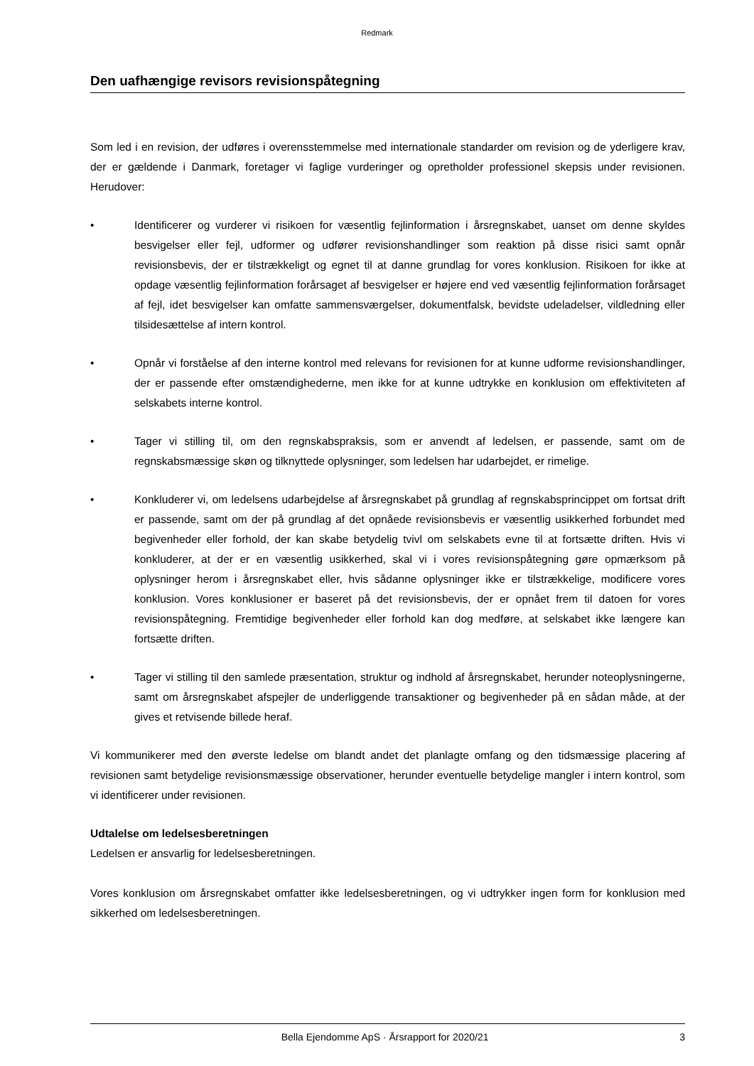Redmark
Den uafhængige revisors revisionspåtegning
Som led i en revision, der udføres i overensstemmelse med internationale standarder om revision og de yderligere krav, der er gældende i Danmark, foretager vi faglige vurderinger og opretholder professionel skepsis under revisionen. Herudover:
• Identificerer og vurderer vi risikoen for væsentlig fejlinformation i årsregnskabet, uanset om denne skyldes besvigelser eller fejl, udformer og udfører revisionshandlinger som reaktion på disse risici samt opnår revisionsbevis, der er tilstrækkeligt og egnet til at danne grundlag for vores konklusion. Risikoen for ikke at opdage væsentlig fejlinformation forårsaget af besvigelser er højere end ved væsentlig fejlinformation forårsaget af fejl, idet besvigelser kan omfatte sammensværgelser, dokumentfalsk, bevidste udeladelser, vildledning eller tilsidesættelse af intern kontrol.
• Opnår vi forståelse af den interne kontrol med relevans for revisionen for at kunne udforme revisionshandlinger, der er passende efter omstændighederne, men ikke for at kunne udtrykke en konklusion om effektiviteten af selskabets interne kontrol.
• Tager vi stilling til, om den regnskabspraksis, som er anvendt af ledelsen, er passende, samt om de regnskabsmæssige skøn og tilknyttede oplysninger, som ledelsen har udarbejdet, er rimelige.
• Konkluderer vi, om ledelsens udarbejdelse af årsregnskabet på grundlag af regnskabsprincippet om fortsat drift er passende, samt om der på grundlag af det opnåede revisionsbevis er væsentlig usikkerhed forbundet med begivenheder eller forhold, der kan skabe betydelig tvivl om selskabets evne til at fortsætte driften. Hvis vi konkluderer, at der er en væsentlig usikkerhed, skal vi i vores revisionspåtegning gøre opmærksom på oplysninger herom i årsregnskabet eller, hvis sådanne oplysninger ikke er tilstrækkelige, modificere vores konklusion. Vores konklusioner er baseret på det revisionsbevis, der er opnået frem til datoen for vores revisionspåtegning. Fremtidige begivenheder eller forhold kan dog medføre, at selskabet ikke længere kan fortsætte driften.
• Tager vi stilling til den samlede præsentation, struktur og indhold af årsregnskabet, herunder noteoplysningerne, samt om årsregnskabet afspejler de underliggende transaktioner og begivenheder på en sådan måde, at der gives et retvisende billede heraf.
Vi kommunikerer med den øverste ledelse om blandt andet det planlagte omfang og den tidsmæssige placering af revisionen samt betydelige revisionsmæssige observationer, herunder eventuelle betydelige mangler i intern kontrol, som vi identificerer under revisionen.
Udtalelse om ledelsesberetningen
Ledelsen er ansvarlig for ledelsesberetningen.
Vores konklusion om årsregnskabet omfatter ikke ledelsesberetningen, og vi udtrykker ingen form for konklusion med sikkerhed om ledelsesberetningen.
Bella Ejendomme ApS · Årsrapport for 2020/21 3